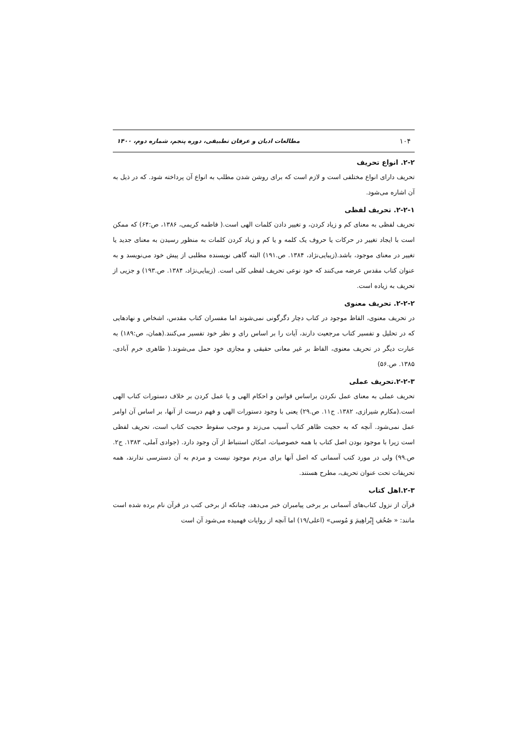۱۰۴ مطالعات ادیان و عرفان تطبیقی، دوره پنجم، شماره دوم، ۱۴۰۰
۲-۲. انواع تحریف
تحریف دارای انواع مختلفی است و لازم است که برای روشن شدن مطلب به انواع آن پرداخته شود. که در ذیل به آن اشاره می‌شود.
۲-۲-۱. تحریف لفظی
تحریف لفظی به معنای کم و زیاد کردن، و تغییر دادن کلمات الهی است.( فاطمه کریمی، ۱۳۸۶، ص:۶۴) که ممکن است با ایجاد تغییر در حرکات یا حروف یک کلمه و یا کم و زیاد کردن کلمات به منظور رسیدن به معنای جدید یا تغییر در معنای موجود، باشد.(زیبایی‌نژاد، ۱۳۸۴. ص.۱۹۱) البته گاهی نویسنده مطلبی از پیش خود می‌نویسد و به عنوان کتاب مقدس عرضه می‌کنند که خود نوعی تحریف لفظی کلی است. (زیبایی‌نژاد، ۱۳۸۴. ص.۱۹۳) و جزیی از تحریف به زیاده است.
۲-۲-۲. تحریف معنوی
در تحریف معنوی، الفاظ موجود در کتاب دچار دگرگونی نمی‌شوند اما مفسران کتاب مقدس، اشخاص و نهادهایی که در تحلیل و تفسیر کتاب مرجعیت دارند، آیات را بر اساس رای و نظر خود تفسیر می‌کنند.(همان، ص:۱۸۹) به عبارت دیگر در تحریف معنوی، الفاظ بر غیر معانی حقیقی و مجازی خود حمل می‌شوند.( طاهری خرم آبادی، ۱۳۸۵. ص.۵۶)
۲-۲-۳.تحریف عملی
تحریف عملی به معنای عمل نکردن براساس قوانین و احکام الهی و یا عمل کردن بر خلاف دستورات کتاب الهی است.(مکارم شیرازی، ۱۳۸۲. ج۱۱. ص.۲۹) یعنی با وجود دستورات الهی و فهم درست از آنها، بر اساس آن اوامر عمل نمی‌شود. آنچه که به حجیت ظاهر کتاب آسیب می‌زند و موجب سقوط حجیت کتاب است، تحریف لفظی است زیرا با موجود بودن اصل کتاب با همه خصوصیات، امکان استنباط از آن وجود دارد. (جوادی آملی، ۱۳۸۳. ج۲. ص.۹۹) ولی در مورد کتب آسمانی که اصل آنها برای مردم موجود نیست و مردم به آن دسترسی ندارند، همه تحریفات تحت عنوان تحریف، مطرح هستند.
۲-۳.اهل کتاب
قرآن از نزول کتاب‌های آسمانی بر برخی پیامبران خبر می‌دهد، چنانکه از برخی کتب در قرآن نام برده شده است مانند: « صُحُفِ إِبْراهِیمَ وَ مُوسی» (اعلی/۱۹) اما آنچه از روایات فهمیده می‌شود آن است